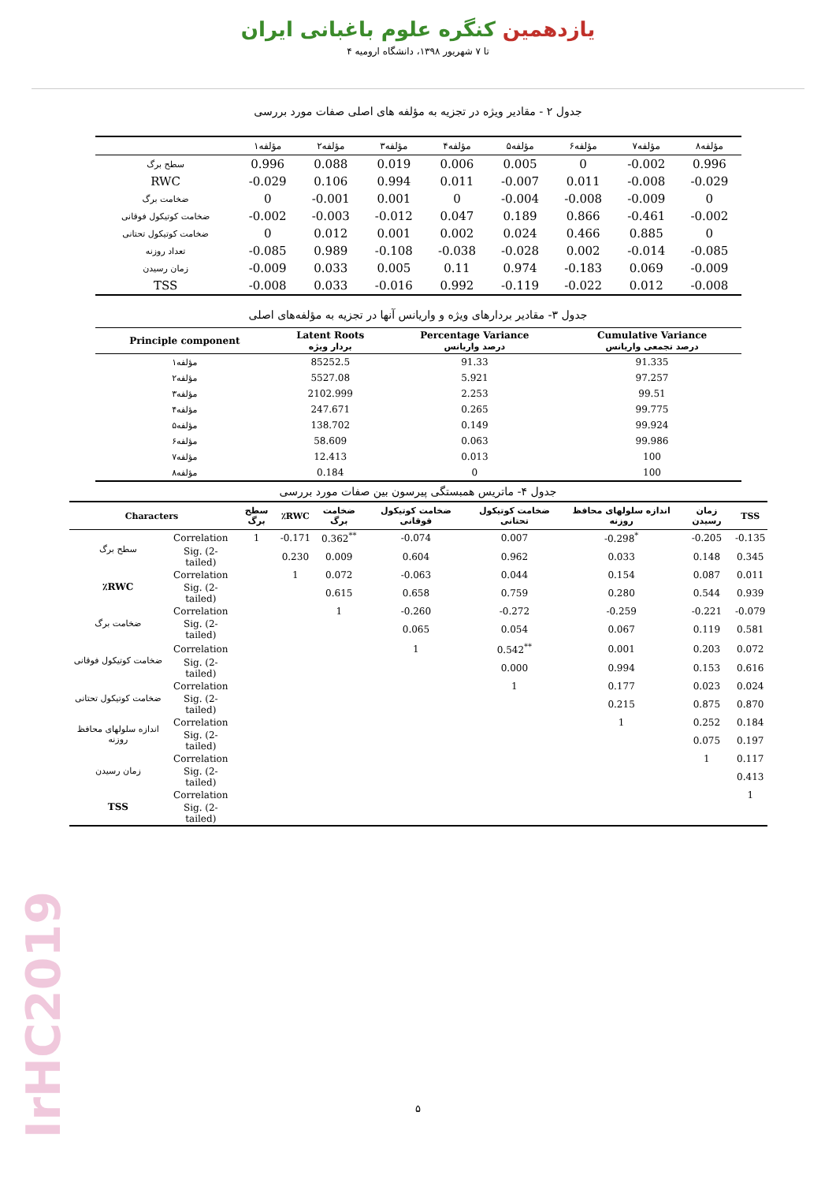یازدهمین کنگره علوم باغبانی ایران
۴ تا ۷ شهریور ۱۳۹۸، دانشگاه ارومیه
جدول ۲ - مقادیر ویژه در تجزیه به مؤلفه های اصلی صفات مورد بررسی
| | مؤلفه۱ | مؤلفه۲ | مؤلفه۳ | مؤلفه۴ | مؤلفه۵ | مؤلفه۶ | مؤلفه۷ | مؤلفه۸ |
| --- | --- | --- | --- | --- | --- | --- | --- | --- |
| سطح برگ | 0.996 | 0.088 | 0.019 | 0.006 | 0.005 | 0 | -0.002 | 0.996 |
| RWC | -0.029 | 0.106 | 0.994 | 0.011 | -0.007 | 0.011 | -0.008 | -0.029 |
| ضخامت برگ | 0 | -0.001 | 0.001 | 0 | -0.004 | -0.008 | -0.009 | 0 |
| ضخامت کوتیکول فوقانی | -0.002 | -0.003 | -0.012 | 0.047 | 0.189 | 0.866 | -0.461 | -0.002 |
| ضخامت کوتیکول تحتانی | 0 | 0.012 | 0.001 | 0.002 | 0.024 | 0.466 | 0.885 | 0 |
| تعداد روزنه | -0.085 | 0.989 | -0.108 | -0.038 | -0.028 | 0.002 | -0.014 | -0.085 |
| زمان رسیدن | -0.009 | 0.033 | 0.005 | 0.11 | 0.974 | -0.183 | 0.069 | -0.009 |
| TSS | -0.008 | 0.033 | -0.016 | 0.992 | -0.119 | -0.022 | 0.012 | -0.008 |
جدول ۳- مقادیر بردارهای ویژه و واریانس آنها در تجزیه به مؤلفه‌های اصلی
| Principle component | Latent Roots بردار ویژه | Percentage Variance درصد واریانس | Cumulative Variance درصد تجمعی واریانس |
| --- | --- | --- | --- |
| مؤلفه۱ | 85252.5 | 91.33 | 91.335 |
| مؤلفه۲ | 5527.08 | 5.921 | 97.257 |
| مؤلفه۳ | 2102.999 | 2.253 | 99.51 |
| مؤلفه۴ | 247.671 | 0.265 | 99.775 |
| مؤلفه۵ | 138.702 | 0.149 | 99.924 |
| مؤلفه۶ | 58.609 | 0.063 | 99.986 |
| مؤلفه۷ | 12.413 | 0.013 | 100 |
| مؤلفه۸ | 0.184 | 0 | 100 |
جدول ۴- ماتریس همبستگی پیرسون بین صفات مورد بررسی
| Characters | | سطح برگ | ٪RWC | ضخامت برگ | ضخامت کوتیکول فوقانی | ضخامت کوتیکول تحتانی | اندازه سلولهای محافظ روزنه | زمان رسیدن | TSS |
| --- | --- | --- | --- | --- | --- | --- | --- | --- | --- |
| سطح برگ | Correlation | 1 | -0.171 | 0.362<sup>**</sup> | -0.074 | 0.007 | -0.298<sup>*</sup> | -0.205 | -0.135 |
| | Sig. (2-tailed) | | 0.230 | 0.009 | 0.604 | 0.962 | 0.033 | 0.148 | 0.345 |
| ٪RWC | Correlation | | 1 | 0.072 | -0.063 | 0.044 | 0.154 | 0.087 | 0.011 |
| | Sig. (2-tailed) | | | 0.615 | 0.658 | 0.759 | 0.280 | 0.544 | 0.939 |
| ضخامت برگ | Correlation | | | 1 | -0.260 | -0.272 | -0.259 | -0.221 | -0.079 |
| | Sig. (2-tailed) | | | | 0.065 | 0.054 | 0.067 | 0.119 | 0.581 |
| ضخامت کوتیکول فوقانی | Correlation | | | | 1 | 0.542<sup>**</sup> | 0.001 | 0.203 | 0.072 |
| | Sig. (2-tailed) | | | | | 0.000 | 0.994 | 0.153 | 0.616 |
| ضخامت کوتیکول تحتانی | Correlation | | | | | 1 | 0.177 | 0.023 | 0.024 |
| | Sig. (2-tailed) | | | | | | 0.215 | 0.875 | 0.870 |
| اندازه سلولهای محافظ روزنه | Correlation | | | | | | 1 | 0.252 | 0.184 |
| | Sig. (2-tailed) | | | | | | | 0.075 | 0.197 |
| زمان رسیدن | Correlation | | | | | | | 1 | 0.117 |
| | Sig. (2-tailed) | | | | | | | | 0.413 |
| TSS | Correlation | | | | | | | | 1 |
| | Sig. (2-tailed) | | | | | | | | |
IrHC2019
۵